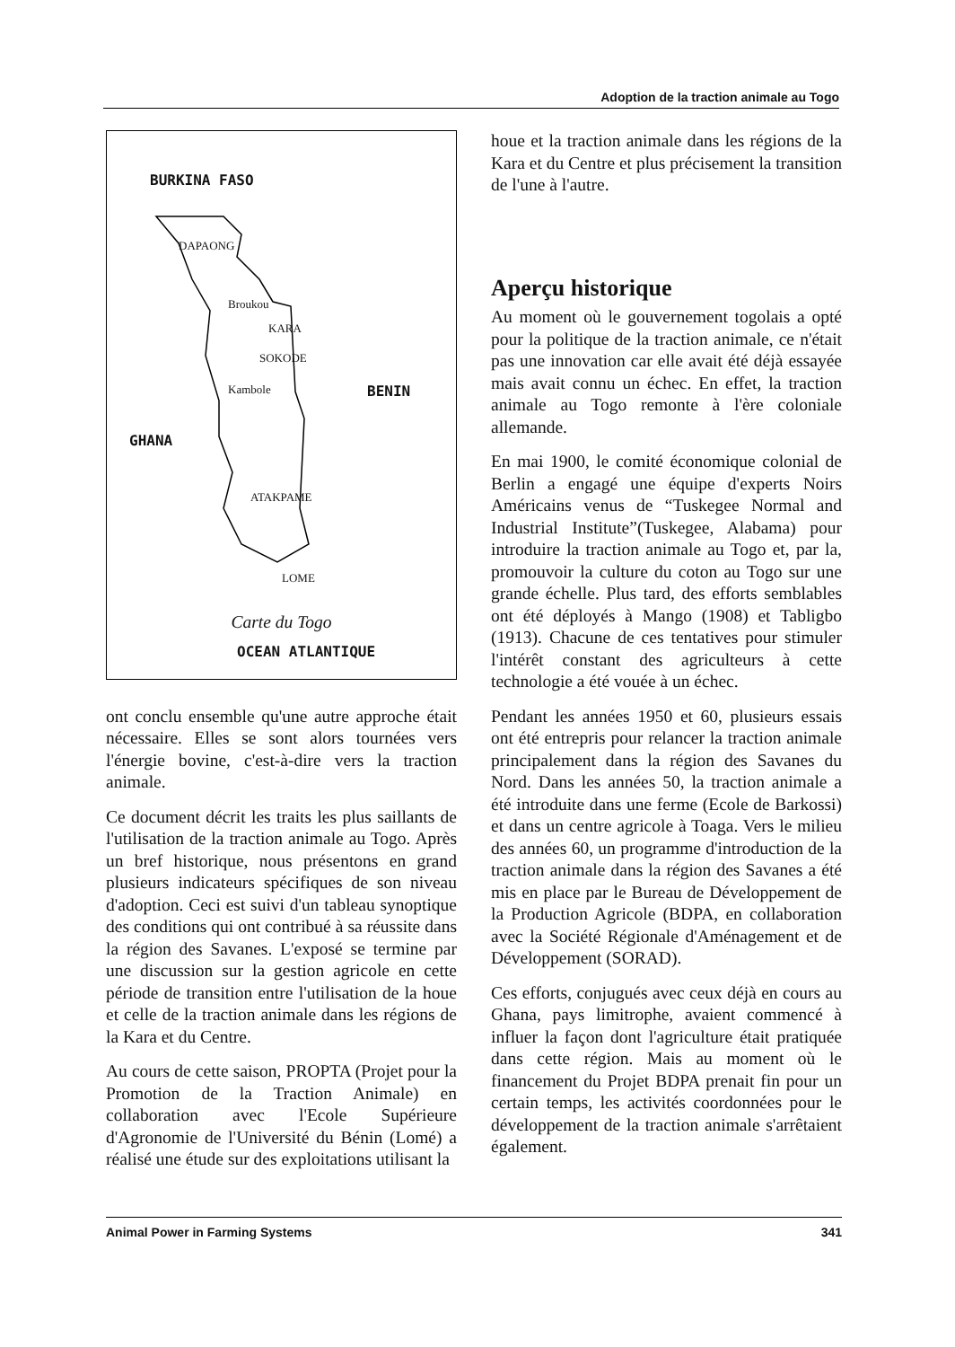Adoption de la traction animale au Togo
BURKINA FASO
DAPAONG
Broukou
KARA
SOKODE
Kambole BENIN
GHANA
ATAKPAME
LOME
OCEAN ATLANTIQUE
Carte du Togo
ont conclu ensemble qu'une autre approche était nécessaire. Elles se sont alors tournées vers l'énergie bovine, c'est-à-dire vers la traction animale.
Ce document décrit les traits les plus saillants de l'utilisation de la traction animale au Togo. Après un bref historique, nous présentons en grand plusieurs indicateurs spécifiques de son niveau d'adoption. Ceci est suivi d'un tableau synoptique des conditions qui ont contribué à sa réussite dans la région des Savanes. L'exposé se termine par une discussion sur la gestion agricole en cette période de transition entre l'utilisation de la houe et celle de la traction animale dans les régions de la Kara et du Centre.
Au cours de cette saison, PROPTA (Projet pour la Promotion de la Traction Animale) en collaboration avec l'Ecole Supérieure d'Agronomie de l'Université du Bénin (Lomé) a réalisé une étude sur des exploitations utilisant la
houe et la traction animale dans les régions de la Kara et du Centre et plus précisement la transition de l'une à l'autre.
Aperçu historique
Au moment où le gouvernement togolais a opté pour la politique de la traction animale, ce n'était pas une innovation car elle avait été déjà essayée mais avait connu un échec. En effet, la traction animale au Togo remonte à l'ère coloniale allemande.
En mai 1900, le comité économique colonial de Berlin a engagé une équipe d'experts Noirs Américains venus de “Tuskegee Normal and Industrial Institute”(Tuskegee, Alabama) pour introduire la traction animale au Togo et, par la, promouvoir la culture du coton au Togo sur une grande échelle. Plus tard, des efforts semblables ont été déployés à Mango (1908) et Tabligbo (1913). Chacune de ces tentatives pour stimuler l'intérêt constant des agriculteurs à cette technologie a été vouée à un échec.
Pendant les années 1950 et 60, plusieurs essais ont été entrepris pour relancer la traction animale principalement dans la région des Savanes du Nord. Dans les années 50, la traction animale a été introduite dans une ferme (Ecole de Barkossi) et dans un centre agricole à Toaga. Vers le milieu des années 60, un programme d'introduction de la traction animale dans la région des Savanes a été mis en place par le Bureau de Développement de la Production Agricole (BDPA, en collaboration avec la Société Régionale d'Aménagement et de Développement (SORAD).
Ces efforts, conjugués avec ceux déjà en cours au Ghana, pays limitrophe, avaient commencé à influer la façon dont l'agriculture était pratiquée dans cette région. Mais au moment où le financement du Projet BDPA prenait fin pour un certain temps, les activités coordonnées pour le développement de la traction animale s'arrêtaient également.
Animal Power in Farming Systems 341